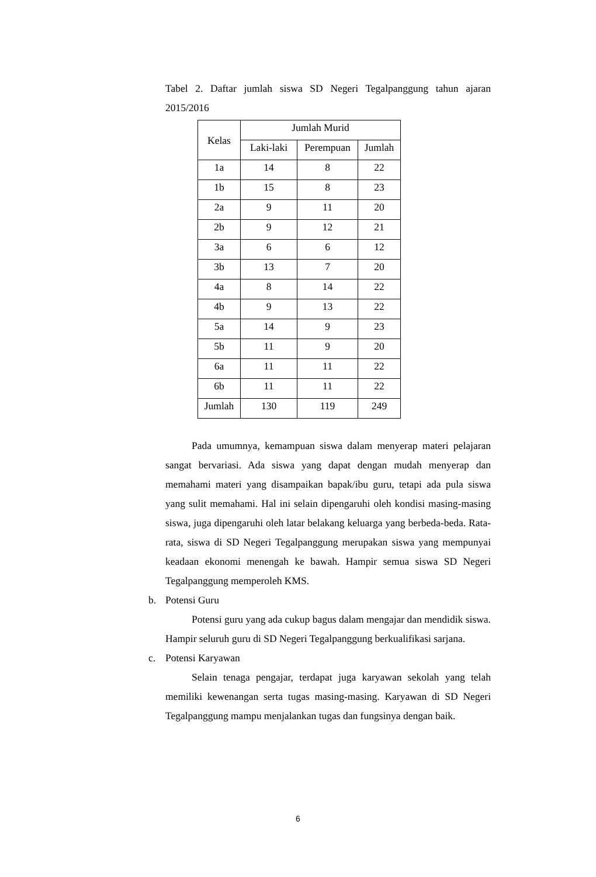Tabel 2. Daftar jumlah siswa SD Negeri Tegalpanggung tahun ajaran 2015/2016
| Kelas | Jumlah Murid | | |
| --- | --- | --- | --- |
| | Laki-laki | Perempuan | Jumlah |
| 1a | 14 | 8 | 22 |
| 1b | 15 | 8 | 23 |
| 2a | 9 | 11 | 20 |
| 2b | 9 | 12 | 21 |
| 3a | 6 | 6 | 12 |
| 3b | 13 | 7 | 20 |
| 4a | 8 | 14 | 22 |
| 4b | 9 | 13 | 22 |
| 5a | 14 | 9 | 23 |
| 5b | 11 | 9 | 20 |
| 6a | 11 | 11 | 22 |
| 6b | 11 | 11 | 22 |
| Jumlah | 130 | 119 | 249 |
Pada umumnya, kemampuan siswa dalam menyerap materi pelajaran sangat bervariasi. Ada siswa yang dapat dengan mudah menyerap dan memahami materi yang disampaikan bapak/ibu guru, tetapi ada pula siswa yang sulit memahami. Hal ini selain dipengaruhi oleh kondisi masing-masing siswa, juga dipengaruhi oleh latar belakang keluarga yang berbeda-beda. Rata-rata, siswa di SD Negeri Tegalpanggung merupakan siswa yang mempunyai keadaan ekonomi menengah ke bawah. Hampir semua siswa SD Negeri Tegalpanggung memperoleh KMS.
b. Potensi Guru
Potensi guru yang ada cukup bagus dalam mengajar dan mendidik siswa. Hampir seluruh guru di SD Negeri Tegalpanggung berkualifikasi sarjana.
c. Potensi Karyawan
Selain tenaga pengajar, terdapat juga karyawan sekolah yang telah memiliki kewenangan serta tugas masing-masing. Karyawan di SD Negeri Tegalpanggung mampu menjalankan tugas dan fungsinya dengan baik.
6